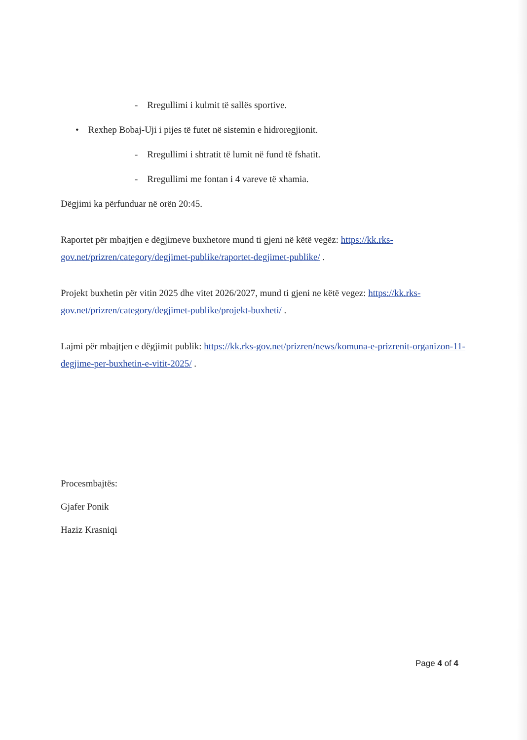- Rregullimi i kulmit të sallës sportive.
• Rexhep Bobaj-Uji i pijes të futet në sistemin e hidroregjionit.
- Rregullimi i shtratit të lumit në fund të fshatit.
- Rregullimi me fontan i 4 vareve të xhamia.
Dëgjimi ka përfunduar në orën 20:45.
Raportet për mbajtjen e dëgjimeve buxhetore mund ti gjeni në këtë vegëz: https://kk.rks-gov.net/prizren/category/degjimet-publike/raportet-degjimet-publike/ .
Projekt buxhetin për vitin 2025 dhe vitet 2026/2027, mund ti gjeni ne këtë vegez: https://kk.rks-gov.net/prizren/category/degjimet-publike/projekt-buxheti/ .
Lajmi për mbajtjen e dëgjimit publik: https://kk.rks-gov.net/prizren/news/komuna-e-prizrenit-organizon-11-degjime-per-buxhetin-e-vitit-2025/ .
Procesmbajtës:
Gjafer Ponik
Haziz Krasniqi
Page 4 of 4